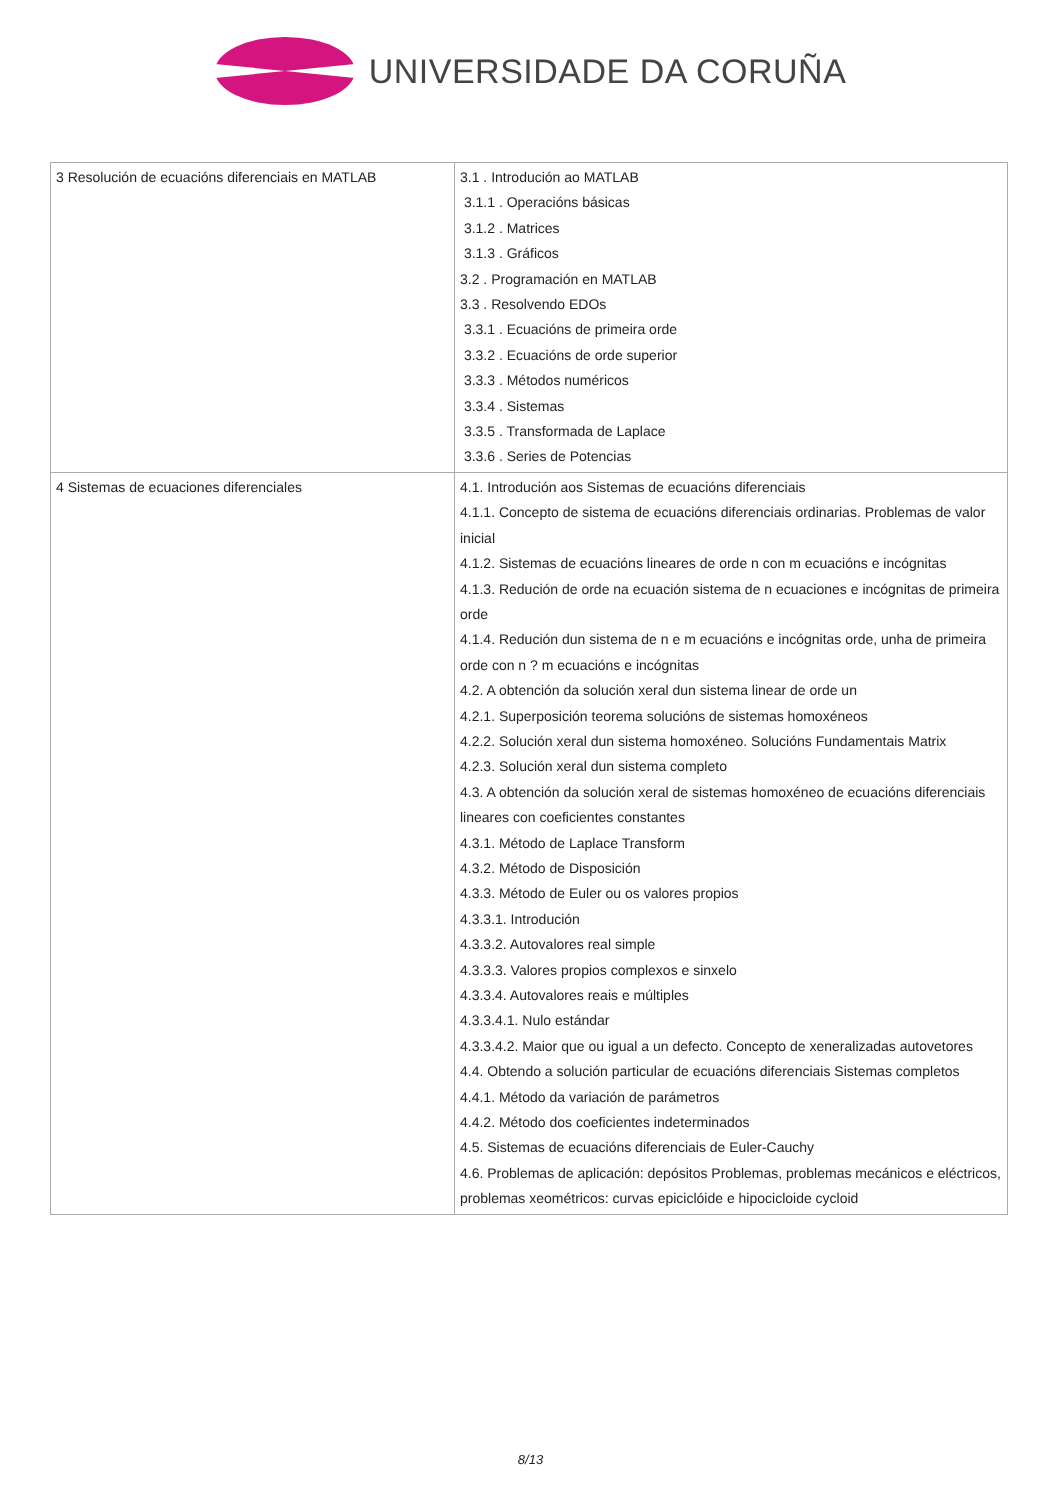UNIVERSIDADE DA CORUÑA
| 3 Resolución de ecuacións diferenciais en MATLAB | 3.1 . Introdución ao MATLAB 3.1.1 . Operacións básicas 3.1.2 . Matrices 3.1.3 . Gráficos 3.2 . Programación en MATLAB 3.3 . Resolvendo EDOs 3.3.1 . Ecuacións de primeira orde 3.3.2 . Ecuacións de orde superior 3.3.3 . Métodos numéricos 3.3.4 . Sistemas 3.3.5 . Transformada de Laplace 3.3.6 . Series de Potencias |
| 4 Sistemas de ecuaciones diferenciales | 4.1. Introdución aos Sistemas de ecuacións diferenciais 4.1.1. Concepto de sistema de ecuacións diferenciais ordinarias. Problemas de valor inicial 4.1.2. Sistemas de ecuacións lineares de orde n con m ecuacións e incógnitas 4.1.3. Redución de orde na ecuación sistema de n ecuaciones e incógnitas de primeira orde 4.1.4. Redución dun sistema de n e m ecuacións e incógnitas orde, unha de primeira orde con n ? m ecuacións e incógnitas 4.2. A obtención da solución xeral dun sistema linear de orde un 4.2.1. Superposición teorema solucións de sistemas homoxéneos 4.2.2. Solución xeral dun sistema homoxéneo. Solucións Fundamentais Matrix 4.2.3. Solución xeral dun sistema completo 4.3. A obtención da solución xeral de sistemas homoxéneo de ecuacións diferenciais lineares con coeficientes constantes 4.3.1. Método de Laplace Transform 4.3.2. Método de Disposición 4.3.3. Método de Euler ou os valores propios 4.3.3.1. Introdución 4.3.3.2. Autovalores real simple 4.3.3.3. Valores propios complexos e sinxelo 4.3.3.4. Autovalores reais e múltiples 4.3.3.4.1. Nulo estándar 4.3.3.4.2. Maior que ou igual a un defecto. Concepto de xeneralizadas autovetores 4.4. Obtendo a solución particular de ecuacións diferenciais Sistemas completos 4.4.1. Método da variación de parámetros 4.4.2. Método dos coeficientes indeterminados 4.5. Sistemas de ecuacións diferenciais de Euler-Cauchy 4.6. Problemas de aplicación: depósitos Problemas, problemas mecánicos e eléctricos, problemas xeométricos: curvas epiciclóide e hipocicloide cycloid |
8/13